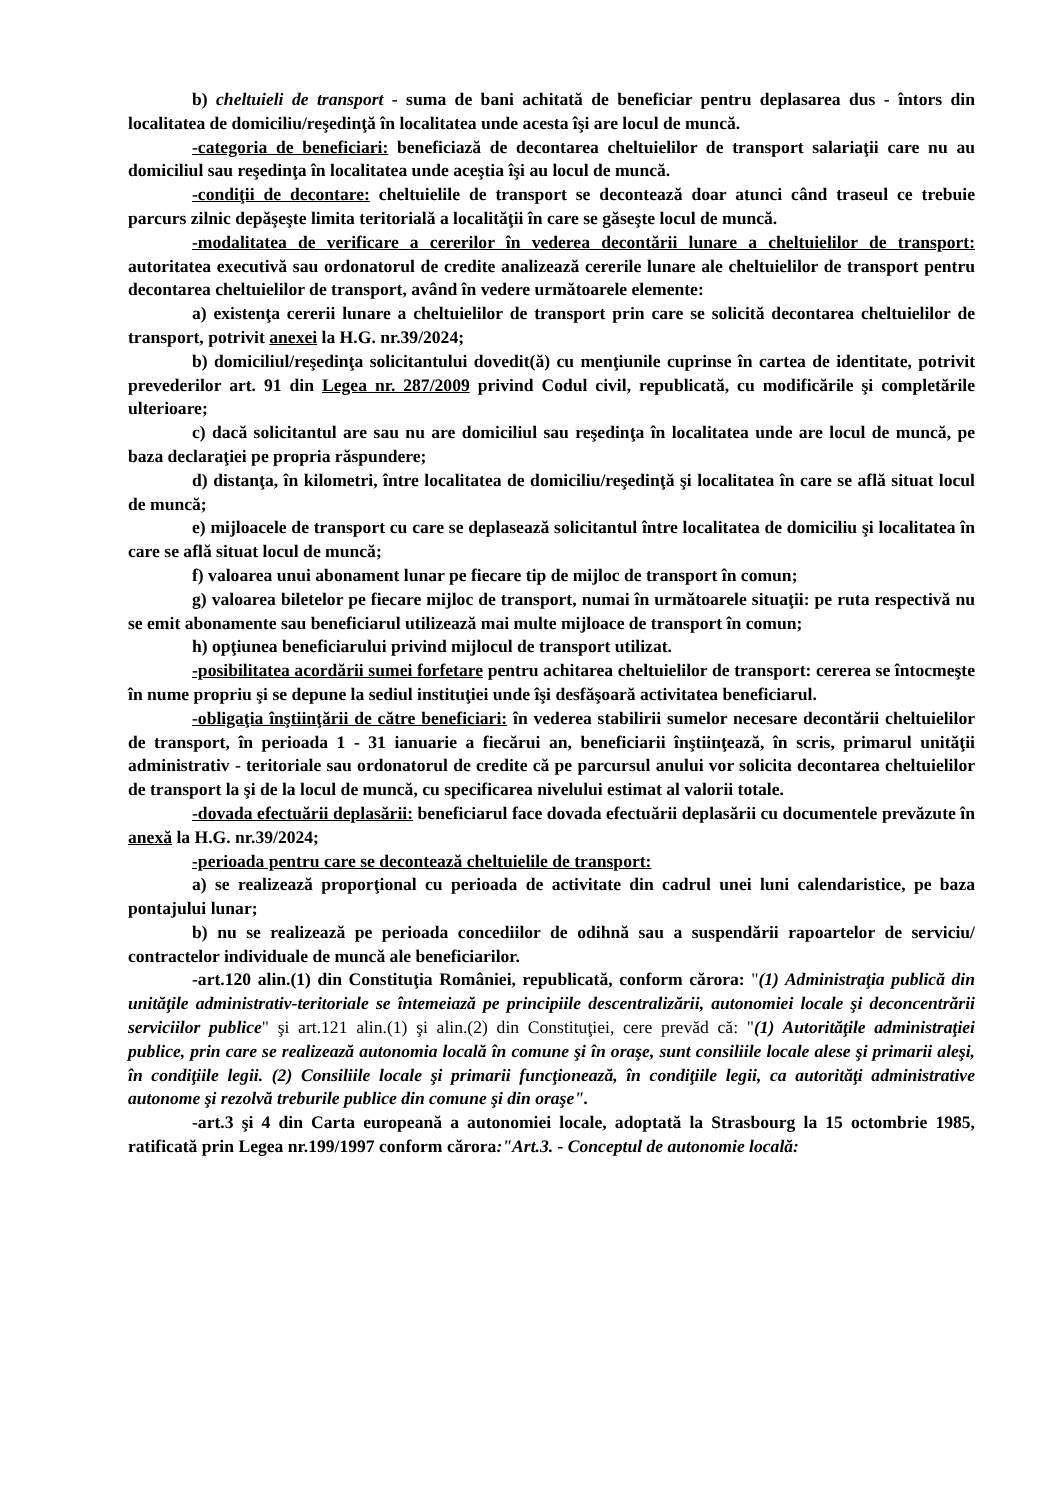b) cheltuieli de transport - suma de bani achitată de beneficiar pentru deplasarea dus - întors din localitatea de domiciliu/reşedinţă în localitatea unde acesta îşi are locul de muncă.
-categoria de beneficiari: beneficiază de decontarea cheltuielilor de transport salariaţii care nu au domiciliul sau reşedinţa în localitatea unde aceştia îşi au locul de muncă.
-condiţii de decontare: cheltuielile de transport se decontează doar atunci când traseul ce trebuie parcurs zilnic depăşeşte limita teritorială a localităţii în care se găseşte locul de muncă.
-modalitatea de verificare a cererilor în vederea decontării lunare a cheltuielilor de transport: autoritatea executivă sau ordonatorul de credite analizează cererile lunare ale cheltuielilor de transport pentru decontarea cheltuielilor de transport, având în vedere următoarele elemente:
a) existenţa cererii lunare a cheltuielilor de transport prin care se solicită decontarea cheltuielilor de transport, potrivit anexei la H.G. nr.39/2024;
b) domiciliul/reşedinţa solicitantului dovedit(ă) cu menţiunile cuprinse în cartea de identitate, potrivit prevederilor art. 91 din Legea nr. 287/2009 privind Codul civil, republicată, cu modificările şi completările ulterioare;
c) dacă solicitantul are sau nu are domiciliul sau reşedinţa în localitatea unde are locul de muncă, pe baza declaraţiei pe propria răspundere;
d) distanţa, în kilometri, între localitatea de domiciliu/reşedinţă şi localitatea în care se află situat locul de muncă;
e) mijloacele de transport cu care se deplasează solicitantul între localitatea de domiciliu şi localitatea în care se află situat locul de muncă;
f) valoarea unui abonament lunar pe fiecare tip de mijloc de transport în comun;
g) valoarea biletelor pe fiecare mijloc de transport, numai în următoarele situaţii: pe ruta respectivă nu se emit abonamente sau beneficiarul utilizează mai multe mijloace de transport în comun;
h) opţiunea beneficiarului privind mijlocul de transport utilizat.
-posibilitatea acordării sumei forfetare pentru achitarea cheltuielilor de transport: cererea se întocmeşte în nume propriu şi se depune la sediul instituţiei unde îşi desfăşoară activitatea beneficiarul.
-obligaţia înştiinţării de către beneficiari: în vederea stabilirii sumelor necesare decontării cheltuielilor de transport, în perioada 1 - 31 ianuarie a fiecărui an, beneficiarii înştiinţează, în scris, primarul unităţii administrativ - teritoriale sau ordonatorul de credite că pe parcursul anului vor solicita decontarea cheltuielilor de transport la şi de la locul de muncă, cu specificarea nivelului estimat al valorii totale.
-dovada efectuării deplasării: beneficiarul face dovada efectuării deplasării cu documentele prevăzute în anexă la H.G. nr.39/2024;
-perioada pentru care se decontează cheltuielile de transport:
a) se realizează proporţional cu perioada de activitate din cadrul unei luni calendaristice, pe baza pontajului lunar;
b) nu se realizează pe perioada concediilor de odihnă sau a suspendării rapoartelor de serviciu/ contractelor individuale de muncă ale beneficiarilor.
-art.120 alin.(1) din Constituţia României, republicată, conform cărora: "(1) Administraţia publică din unităţile administrativ-teritoriale se întemeiază pe principiile descentralizării, autonomiei locale şi deconcentrării serviciilor publice" şi art.121 alin.(1) şi alin.(2) din Constituţiei, cere prevăd că: "(1) Autorităţile administraţiei publice, prin care se realizează autonomia locală în comune şi în oraşe, sunt consiliile locale alese şi primarii aleşi, în condiţiile legii. (2) Consiliile locale şi primarii funcţionează, în condiţiile legii, ca autorităţi administrative autonome şi rezolvă treburile publice din comune şi din oraşe".
-art.3 şi 4 din Carta europeană a autonomiei locale, adoptată la Strasbourg la 15 octombrie 1985, ratificată prin Legea nr.199/1997 conform cărora:"Art.3. - Conceptul de autonomie locală: